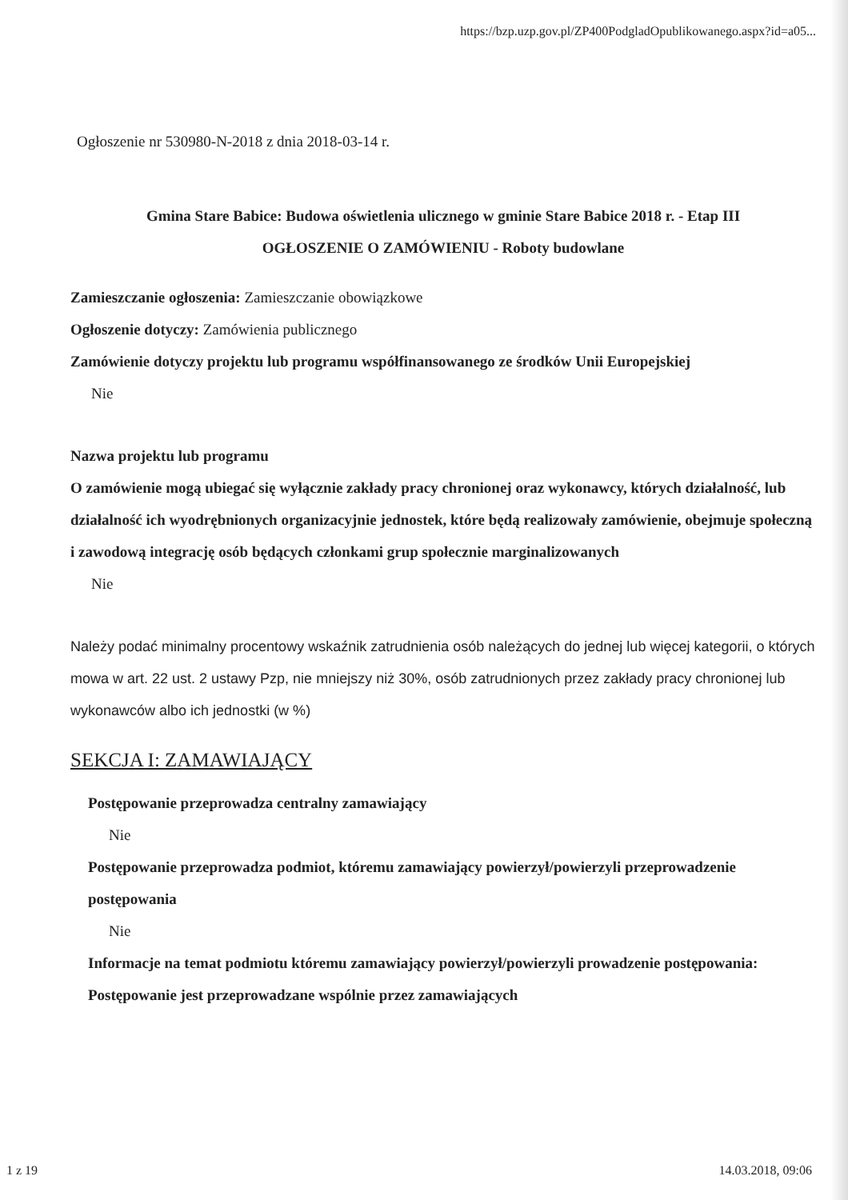https://bzp.uzp.gov.pl/ZP400PodgladOpublikowanego.aspx?id=a05...
Ogłoszenie nr 530980-N-2018 z dnia 2018-03-14 r.
Gmina Stare Babice: Budowa oświetlenia ulicznego w gminie Stare Babice 2018 r. - Etap III
OGŁOSZENIE O ZAMÓWIENIU - Roboty budowlane
Zamieszczanie ogłoszenia: Zamieszczanie obowiązkowe
Ogłoszenie dotyczy: Zamówienia publicznego
Zamówienie dotyczy projektu lub programu współfinansowanego ze środków Unii Europejskiej
Nie
Nazwa projektu lub programu
O zamówienie mogą ubiegać się wyłącznie zakłady pracy chronionej oraz wykonawcy, których działalność, lub działalność ich wyodrębnionych organizacyjnie jednostek, które będą realizowały zamówienie, obejmuje społeczną i zawodową integrację osób będących członkami grup społecznie marginalizowanych
Nie
Należy podać minimalny procentowy wskaźnik zatrudnienia osób należących do jednej lub więcej kategorii, o których mowa w art. 22 ust. 2 ustawy Pzp, nie mniejszy niż 30%, osób zatrudnionych przez zakłady pracy chronionej lub wykonawców albo ich jednostki (w %)
SEKCJA I: ZAMAWIAJĄCY
Postępowanie przeprowadza centralny zamawiający
Nie
Postępowanie przeprowadza podmiot, któremu zamawiający powierzył/powierzyli przeprowadzenie postępowania
Nie
Informacje na temat podmiotu któremu zamawiający powierzył/powierzyli prowadzenie postępowania:
Postępowanie jest przeprowadzane wspólnie przez zamawiających
1 z 19 14.03.2018, 09:06